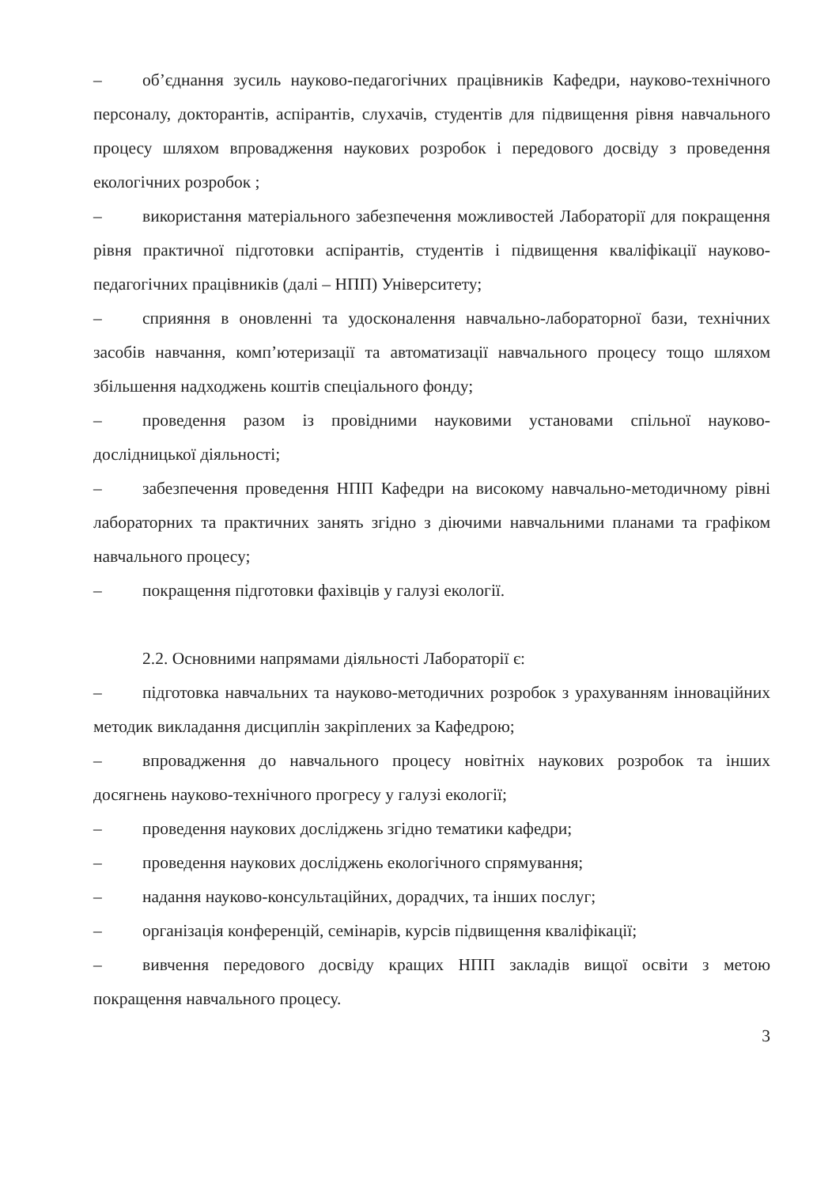– об’єднання зусиль науково-педагогічних працівників Кафедри, науково-технічного персоналу, докторантів, аспірантів, слухачів, студентів для підвищення рівня навчального процесу шляхом впровадження наукових розробок і передового досвіду з проведення екологічних розробок ;
– використання матеріального забезпечення можливостей Лабораторії для покращення рівня практичної підготовки аспірантів, студентів і підвищення кваліфікації науково-педагогічних працівників (далі – НПП) Університету;
– сприяння в оновленні та удосконалення навчально-лабораторної бази, технічних засобів навчання, комп’ютеризації та автоматизації навчального процесу тощо шляхом збільшення надходжень коштів спеціального фонду;
– проведення разом із провідними науковими установами спільної науково-дослідницької діяльності;
– забезпечення проведення НПП Кафедри на високому навчально-методичному рівні лабораторних та практичних занять згідно з діючими навчальними планами та графіком навчального процесу;
– покращення підготовки фахівців у галузі екології.
2.2. Основними напрямами діяльності Лабораторії є:
– підготовка навчальних та науково-методичних розробок з урахуванням інноваційних методик викладання дисциплін закріплених за Кафедрою;
– впровадження до навчального процесу новітніх наукових розробок та інших досягнень науково-технічного прогресу у галузі екології;
– проведення наукових досліджень згідно тематики кафедри;
– проведення наукових досліджень екологічного спрямування;
– надання науково-консультаційних, дорадчих, та інших послуг;
– організація конференцій, семінарів, курсів підвищення кваліфікації;
– вивчення передового досвіду кращих НПП закладів вищої освіти з метою покращення навчального процесу.
3